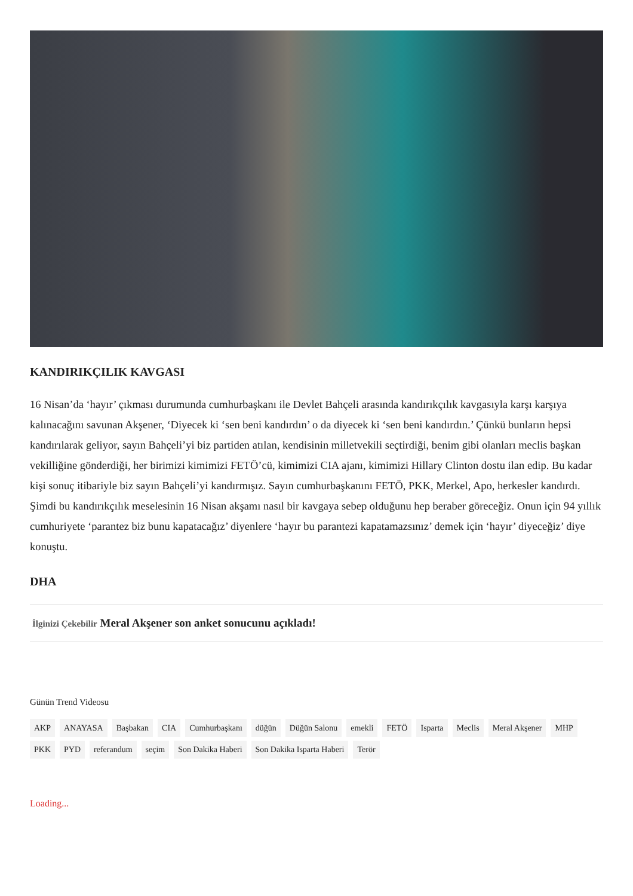KANDIRIKÇILIK KAVGASI
16 Nisan’da ‘hayır’ çıkması durumunda cumhurbaşkanı ile Devlet Bahçeli arasında kandırıkçılık kavgasıyla karşı karşıya kalınacağını savunan Akşener, ‘Diyecek ki ‘sen beni kandırdın’ o da diyecek ki ‘sen beni kandırdın.’ Çünkü bunların hepsi kandırılarak geliyor, sayın Bahçeli’yi biz partiden atılan, kendisinin milletvekili seçtirdiği, benim gibi olanları meclis başkan vekilliğine gönderdiği, her birimizi kimimizi FETÖ’cü, kimimizi CIA ajanı, kimimizi Hillary Clinton dostu ilan edip. Bu kadar kişi sonuç itibariyle biz sayın Bahçeli’yi kandırmışız. Sayın cumhurbaşkanını FETÖ, PKK, Merkel, Apo, herkesler kandırdı. Şimdi bu kandırıkçılık meselesinin 16 Nisan akşamı nasıl bir kavgaya sebep olduğunu hep beraber göreceğiz. Onun için 94 yıllık cumhuriyete ‘parantez biz bunu kapatacağız’ diyenlere ‘hayır bu parantezi kapatamazsınız’ demek için ‘hayır’ diyeceğiz’ diye konuştu.
DHA
İlginizi Çekebilir Meral Akşener son anket sonucunu açıkladı!
Günün Trend Videosu
AKP ANAYASA Başbakan CIA Cumhurbaşkanı düğün Düğün Salonu emekli FETÖ Isparta Meclis Meral Akşener MHP PKK PYD referandum seçim Son Dakika Haberi Son Dakika Isparta Haberi Terör
Loading...